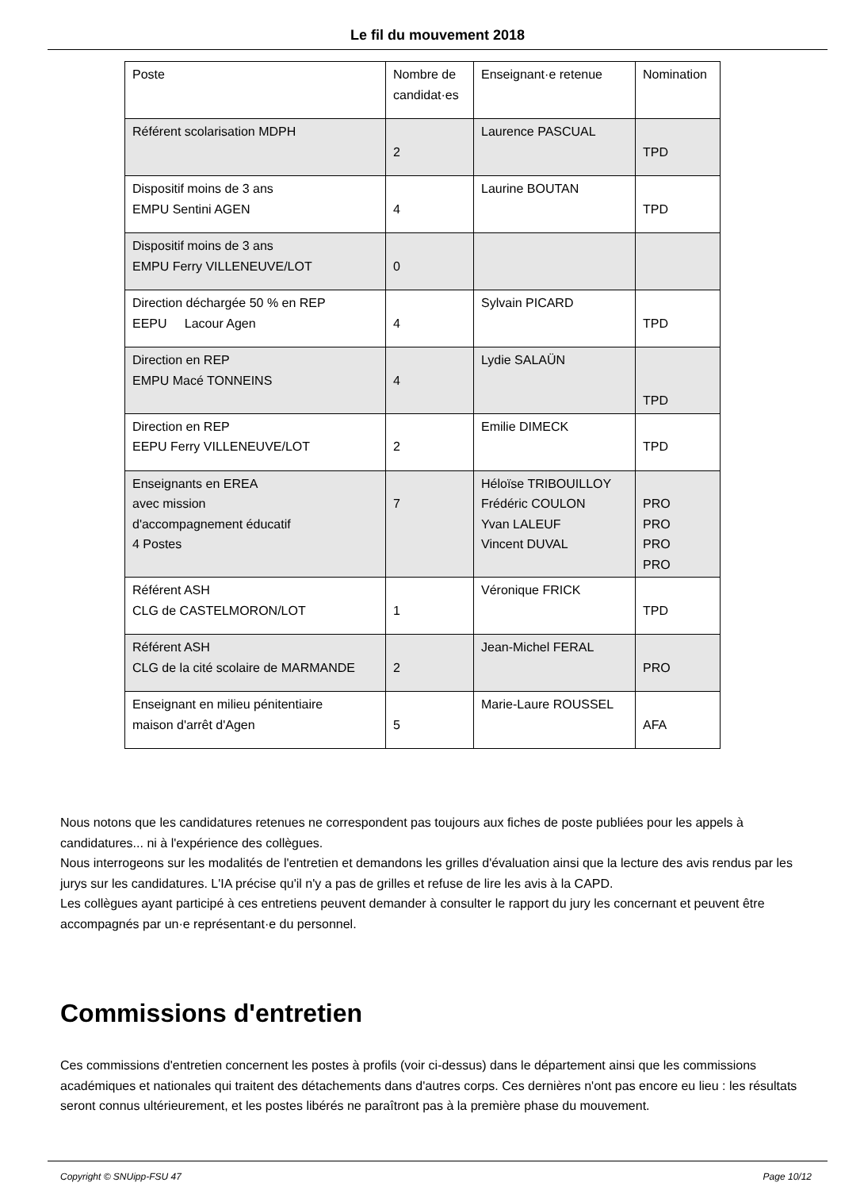Le fil du mouvement 2018
| Poste | Nombre de candidat·es | Enseignant·e retenue | Nomination |
| Référent scolarisation MDPH | 2 | Laurence PASCUAL | TPD |
| Dispositif moins de 3 ans EMPU Sentini AGEN | 4 | Laurine BOUTAN | TPD |
| Dispositif moins de 3 ans EMPU Ferry VILLENEUVE/LOT | 0 | | |
| Direction déchargée 50 % en REP EEPU Lacour Agen | 4 | Sylvain PICARD | TPD |
| Direction en REP EMPU Macé TONNEINS | 4 | Lydie SALAÜN | TPD |
| Direction en REP EEPU Ferry VILLENEUVE/LOT | 2 | Emilie DIMECK | TPD |
| Enseignants en EREA avec mission d'accompagnement éducatif 4 Postes | 7 | Héloïse TRIBOUILLOY Frédéric COULON Yvan LALEUF Vincent DUVAL | PRO PRO PRO PRO |
| Référent ASH CLG de CASTELMORON/LOT | 1 | Véronique FRICK | TPD |
| Référent ASH CLG de la cité scolaire de MARMANDE | 2 | Jean-Michel FERAL | PRO |
| Enseignant en milieu pénitentiaire maison d'arrêt d'Agen | 5 | Marie-Laure ROUSSEL | AFA |
Nous notons que les candidatures retenues ne correspondent pas toujours aux fiches de poste publiées pour les appels à candidatures... ni à l'expérience des collègues.
Nous interrogeons sur les modalités de l'entretien et demandons les grilles d'évaluation ainsi que la lecture des avis rendus par les jurys sur les candidatures. L'IA précise qu'il n'y a pas de grilles et refuse de lire les avis à la CAPD.
Les collègues ayant participé à ces entretiens peuvent demander à consulter le rapport du jury les concernant et peuvent être accompagnés par un·e représentant·e du personnel.
Commissions d'entretien
Ces commissions d'entretien concernent les postes à profils (voir ci-dessus) dans le département ainsi que les commissions académiques et nationales qui traitent des détachements dans d'autres corps. Ces dernières n'ont pas encore eu lieu : les résultats seront connus ultérieurement, et les postes libérés ne paraîtront pas à la première phase du mouvement.
Copyright © SNUipp-FSU 47 Page 10/12